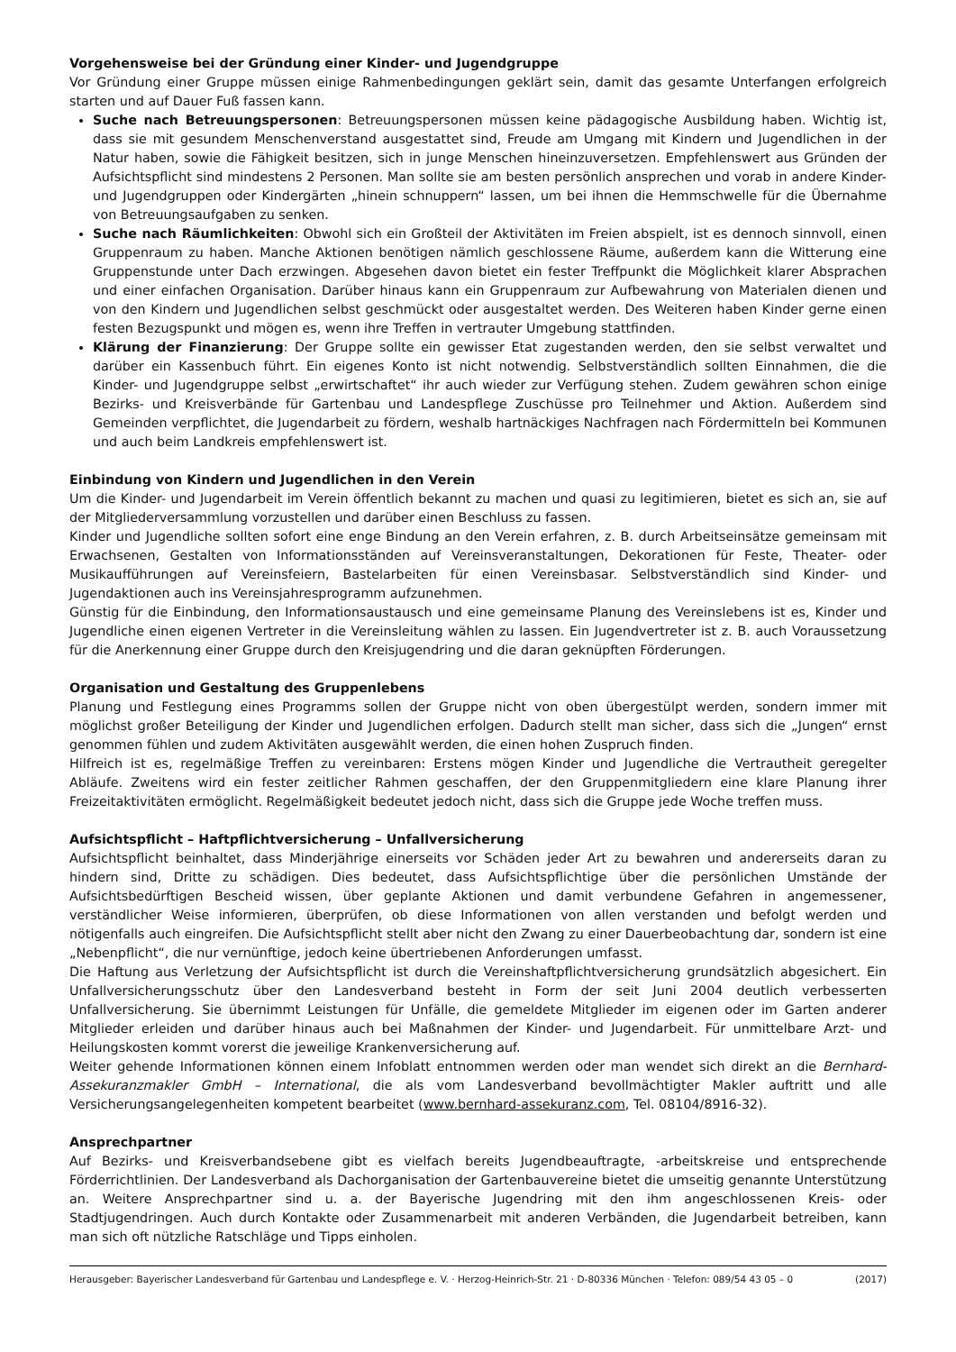Vorgehensweise bei der Gründung einer Kinder- und Jugendgruppe
Vor Gründung einer Gruppe müssen einige Rahmenbedingungen geklärt sein, damit das gesamte Unterfangen erfolgreich starten und auf Dauer Fuß fassen kann.
Suche nach Betreuungspersonen: Betreuungspersonen müssen keine pädagogische Ausbildung haben. Wichtig ist, dass sie mit gesundem Menschenverstand ausgestattet sind, Freude am Umgang mit Kindern und Jugendlichen in der Natur haben, sowie die Fähigkeit besitzen, sich in junge Menschen hineinzuversetzen. Empfehlenswert aus Gründen der Aufsichtspflicht sind mindestens 2 Personen. Man sollte sie am besten persönlich ansprechen und vorab in andere Kinder- und Jugendgruppen oder Kindergärten „hinein schnuppern“ lassen, um bei ihnen die Hemmschwelle für die Übernahme von Betreuungsaufgaben zu senken.
Suche nach Räumlichkeiten: Obwohl sich ein Großteil der Aktivitäten im Freien abspielt, ist es dennoch sinnvoll, einen Gruppenraum zu haben. Manche Aktionen benötigen nämlich geschlossene Räume, außerdem kann die Witterung eine Gruppenstunde unter Dach erzwingen. Abgesehen davon bietet ein fester Treffpunkt die Möglichkeit klarer Absprachen und einer einfachen Organisation. Darüber hinaus kann ein Gruppenraum zur Aufbewahrung von Materialen dienen und von den Kindern und Jugendlichen selbst geschmückt oder ausgestaltet werden. Des Weiteren haben Kinder gerne einen festen Bezugspunkt und mögen es, wenn ihre Treffen in vertrauter Umgebung stattfinden.
Klärung der Finanzierung: Der Gruppe sollte ein gewisser Etat zugestanden werden, den sie selbst verwaltet und darüber ein Kassenbuch führt. Ein eigenes Konto ist nicht notwendig. Selbstverständlich sollten Einnahmen, die die Kinder- und Jugendgruppe selbst „erwirtschaftet“ ihr auch wieder zur Verfügung stehen. Zudem gewähren schon einige Bezirks- und Kreisverbände für Gartenbau und Landespflege Zuschüsse pro Teilnehmer und Aktion. Außerdem sind Gemeinden verpflichtet, die Jugendarbeit zu fördern, weshalb hartnäckiges Nachfragen nach Fördermitteln bei Kommunen und auch beim Landkreis empfehlenswert ist.
Einbindung von Kindern und Jugendlichen in den Verein
Um die Kinder- und Jugendarbeit im Verein öffentlich bekannt zu machen und quasi zu legitimieren, bietet es sich an, sie auf der Mitgliederversammlung vorzustellen und darüber einen Beschluss zu fassen.
Kinder und Jugendliche sollten sofort eine enge Bindung an den Verein erfahren, z. B. durch Arbeitseinsätze gemeinsam mit Erwachsenen, Gestalten von Informationsständen auf Vereinsveranstaltungen, Dekorationen für Feste, Theater- oder Musikaufführungen auf Vereinsfeiern, Bastelarbeiten für einen Vereinsbasar. Selbstverständlich sind Kinder- und Jugendaktionen auch ins Vereinsjahresprogramm aufzunehmen.
Günstig für die Einbindung, den Informationsaustausch und eine gemeinsame Planung des Vereinslebens ist es, Kinder und Jugendliche einen eigenen Vertreter in die Vereinsleitung wählen zu lassen. Ein Jugendvertreter ist z. B. auch Voraussetzung für die Anerkennung einer Gruppe durch den Kreisjugendring und die daran geknüpften Förderungen.
Organisation und Gestaltung des Gruppenlebens
Planung und Festlegung eines Programms sollen der Gruppe nicht von oben übergestülpt werden, sondern immer mit möglichst großer Beteiligung der Kinder und Jugendlichen erfolgen. Dadurch stellt man sicher, dass sich die „Jungen“ ernst genommen fühlen und zudem Aktivitäten ausgewählt werden, die einen hohen Zuspruch finden.
Hilfreich ist es, regelmäßige Treffen zu vereinbaren: Erstens mögen Kinder und Jugendliche die Vertrautheit geregelter Abläufe. Zweitens wird ein fester zeitlicher Rahmen geschaffen, der den Gruppenmitgliedern eine klare Planung ihrer Freizeitaktivitäten ermöglicht. Regelmäßigkeit bedeutet jedoch nicht, dass sich die Gruppe jede Woche treffen muss.
Aufsichtspflicht – Haftpflichtversicherung – Unfallversicherung
Aufsichtspflicht beinhaltet, dass Minderjährige einerseits vor Schäden jeder Art zu bewahren und andererseits daran zu hindern sind, Dritte zu schädigen. Dies bedeutet, dass Aufsichtspflichtige über die persönlichen Umstände der Aufsichtsbedürftigen Bescheid wissen, über geplante Aktionen und damit verbundene Gefahren in angemessener, verständlicher Weise informieren, überprüfen, ob diese Informationen von allen verstanden und befolgt werden und nötigenfalls auch eingreifen. Die Aufsichtspflicht stellt aber nicht den Zwang zu einer Dauerbeobachtung dar, sondern ist eine „Nebenpflicht“, die nur vernünftige, jedoch keine übertriebenen Anforderungen umfasst.
Die Haftung aus Verletzung der Aufsichtspflicht ist durch die Vereinshaftpflichtversicherung grundsätzlich abgesichert. Ein Unfallversicherungsschutz über den Landesverband besteht in Form der seit Juni 2004 deutlich verbesserten Unfallversicherung. Sie übernimmt Leistungen für Unfälle, die gemeldete Mitglieder im eigenen oder im Garten anderer Mitglieder erleiden und darüber hinaus auch bei Maßnahmen der Kinder- und Jugendarbeit. Für unmittelbare Arzt- und Heilungskosten kommt vorerst die jeweilige Krankenversicherung auf.
Weiter gehende Informationen können einem Infoblatt entnommen werden oder man wendet sich direkt an die Bernhard-Assekuranzmakler GmbH – International, die als vom Landesverband bevollmächtigter Makler auftritt und alle Versicherungsangelegenheiten kompetent bearbeitet (www.bernhard-assekuranz.com, Tel. 08104/8916-32).
Ansprechpartner
Auf Bezirks- und Kreisverbandsebene gibt es vielfach bereits Jugendbeauftragte, -arbeitskreise und entsprechende Förderrichtlinien. Der Landesverband als Dachorganisation der Gartenbauvereine bietet die umseitig genannte Unterstützung an. Weitere Ansprechpartner sind u. a. der Bayerische Jugendring mit den ihm angeschlossenen Kreis- oder Stadtjugendringen. Auch durch Kontakte oder Zusammenarbeit mit anderen Verbänden, die Jugendarbeit betreiben, kann man sich oft nützliche Ratschläge und Tipps einholen.
Herausgeber: Bayerischer Landesverband für Gartenbau und Landespflege e. V. · Herzog-Heinrich-Str. 21 · D-80336 München · Telefon: 089/54 43 05 – 0 (2017)